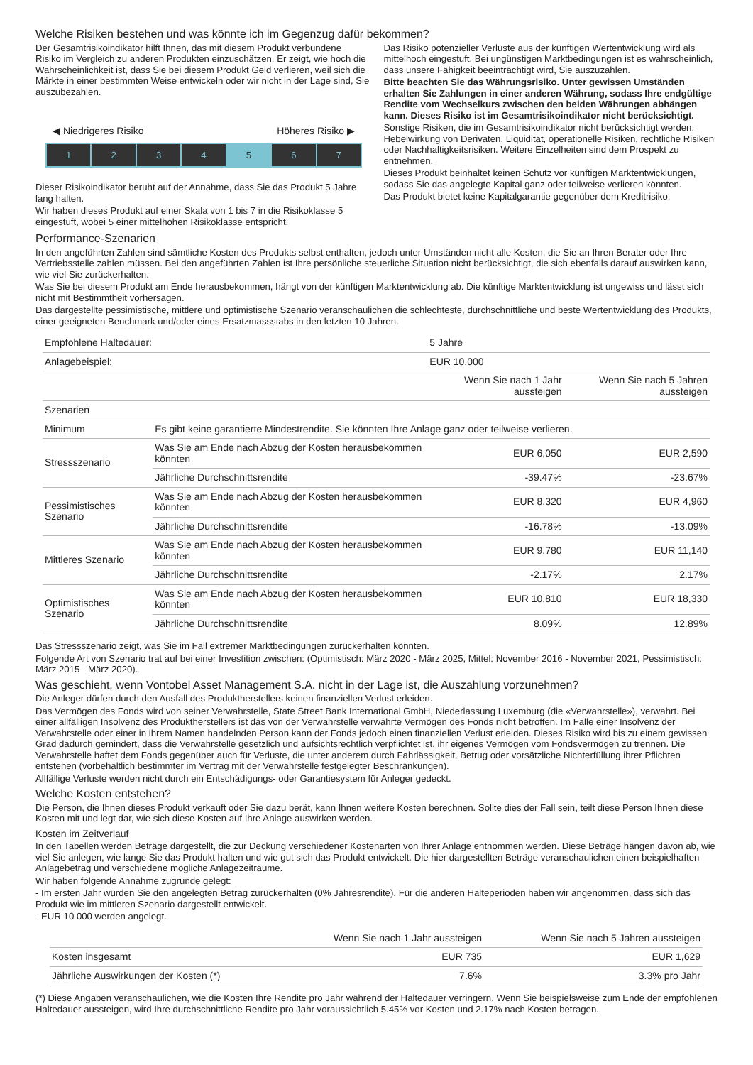Welche Risiken bestehen und was könnte ich im Gegenzug dafür bekommen?
Der Gesamtrisikoindikator hilft Ihnen, das mit diesem Produkt verbundene Risiko im Vergleich zu anderen Produkten einzuschätzen. Er zeigt, wie hoch die Wahrscheinlichkeit ist, dass Sie bei diesem Produkt Geld verlieren, weil sich die Märkte in einer bestimmten Weise entwickeln oder wir nicht in der Lage sind, Sie auszubezahlen.
◀ Niedrigeres Risiko Höheres Risiko ▶
1 2 3 4 5 6 7
Dieser Risikoindikator beruht auf der Annahme, dass Sie das Produkt 5 Jahre lang halten.
Wir haben dieses Produkt auf einer Skala von 1 bis 7 in die Risikoklasse 5 eingestuft, wobei 5 einer mittelhohen Risikoklasse entspricht.
Das Risiko potenzieller Verluste aus der künftigen Wertentwicklung wird als mittelhoch eingestuft. Bei ungünstigen Marktbedingungen ist es wahrscheinlich, dass unsere Fähigkeit beeinträchtigt wird, Sie auszuzahlen.
Bitte beachten Sie das Währungsrisiko. Unter gewissen Umständen erhalten Sie Zahlungen in einer anderen Währung, sodass Ihre endgültige Rendite vom Wechselkurs zwischen den beiden Währungen abhängen kann. Dieses Risiko ist im Gesamtrisikoindikator nicht berücksichtigt.
Sonstige Risiken, die im Gesamtrisikoindikator nicht berücksichtigt werden: Hebelwirkung von Derivaten, Liquidität, operationelle Risiken, rechtliche Risiken oder Nachhaltigkeitsrisiken. Weitere Einzelheiten sind dem Prospekt zu entnehmen.
Dieses Produkt beinhaltet keinen Schutz vor künftigen Marktentwicklungen, sodass Sie das angelegte Kapital ganz oder teilweise verlieren könnten.
Das Produkt bietet keine Kapitalgarantie gegenüber dem Kreditrisiko.
Performance-Szenarien
In den angeführten Zahlen sind sämtliche Kosten des Produkts selbst enthalten, jedoch unter Umständen nicht alle Kosten, die Sie an Ihren Berater oder Ihre Vertriebsstelle zahlen müssen. Bei den angeführten Zahlen ist Ihre persönliche steuerliche Situation nicht berücksichtigt, die sich ebenfalls darauf auswirken kann, wie viel Sie zurückerhalten.
Was Sie bei diesem Produkt am Ende herausbekommen, hängt von der künftigen Marktentwicklung ab. Die künftige Marktentwicklung ist ungewiss und lässt sich nicht mit Bestimmtheit vorhersagen.
Das dargestellte pessimistische, mittlere und optimistische Szenario veranschaulichen die schlechteste, durchschnittliche und beste Wertentwicklung des Produkts, einer geeigneten Benchmark und/oder eines Ersatzmassstabs in den letzten 10 Jahren.
| Empfohlene Haltedauer: | | 5 Jahre | |
| Anlagebeispiel: | | EUR 10,000 | |
| | | Wenn Sie nach 1 Jahr aussteigen | Wenn Sie nach 5 Jahren aussteigen |
| Szenarien | | | |
| Minimum | Es gibt keine garantierte Mindestrendite. Sie könnten Ihre Anlage ganz oder teilweise verlieren. | | |
| Stressszenario | Was Sie am Ende nach Abzug der Kosten herausbekommen könnten | EUR 6,050 | EUR 2,590 |
| | Jährliche Durchschnittsrendite | -39.47% | -23.67% |
| Pessimistisches Szenario | Was Sie am Ende nach Abzug der Kosten herausbekommen könnten | EUR 8,320 | EUR 4,960 |
| | Jährliche Durchschnittsrendite | -16.78% | -13.09% |
| Mittleres Szenario | Was Sie am Ende nach Abzug der Kosten herausbekommen könnten | EUR 9,780 | EUR 11,140 |
| | Jährliche Durchschnittsrendite | -2.17% | 2.17% |
| Optimistisches Szenario | Was Sie am Ende nach Abzug der Kosten herausbekommen könnten | EUR 10,810 | EUR 18,330 |
| | Jährliche Durchschnittsrendite | 8.09% | 12.89% |
Das Stressszenario zeigt, was Sie im Fall extremer Marktbedingungen zurückerhalten könnten.
Folgende Art von Szenario trat auf bei einer Investition zwischen: (Optimistisch: März 2020 - März 2025, Mittel: November 2016 - November 2021, Pessimistisch: März 2015 - März 2020).
Was geschieht, wenn Vontobel Asset Management S.A. nicht in der Lage ist, die Auszahlung vorzunehmen?
Die Anleger dürfen durch den Ausfall des Produktherstellers keinen finanziellen Verlust erleiden.
Das Vermögen des Fonds wird von seiner Verwahrstelle, State Street Bank International GmbH, Niederlassung Luxemburg (die «Verwahrstelle»), verwahrt. Bei einer allfälligen Insolvenz des Produktherstellers ist das von der Verwahrstelle verwahrte Vermögen des Fonds nicht betroffen. Im Falle einer Insolvenz der Verwahrstelle oder einer in ihrem Namen handelnden Person kann der Fonds jedoch einen finanziellen Verlust erleiden. Dieses Risiko wird bis zu einem gewissen Grad dadurch gemindert, dass die Verwahrstelle gesetzlich und aufsichtsrechtlich verpflichtet ist, ihr eigenes Vermögen vom Fondsvermögen zu trennen. Die Verwahrstelle haftet dem Fonds gegenüber auch für Verluste, die unter anderem durch Fahrlässigkeit, Betrug oder vorsätzliche Nichterfüllung ihrer Pflichten entstehen (vorbehaltlich bestimmter im Vertrag mit der Verwahrstelle festgelegter Beschränkungen).
Allfällige Verluste werden nicht durch ein Entschädigungs- oder Garantiesystem für Anleger gedeckt.
Welche Kosten entstehen?
Die Person, die Ihnen dieses Produkt verkauft oder Sie dazu berät, kann Ihnen weitere Kosten berechnen. Sollte dies der Fall sein, teilt diese Person Ihnen diese Kosten mit und legt dar, wie sich diese Kosten auf Ihre Anlage auswirken werden.
Kosten im Zeitverlauf
In den Tabellen werden Beträge dargestellt, die zur Deckung verschiedener Kostenarten von Ihrer Anlage entnommen werden. Diese Beträge hängen davon ab, wie viel Sie anlegen, wie lange Sie das Produkt halten und wie gut sich das Produkt entwickelt. Die hier dargestellten Beträge veranschaulichen einen beispielhaften Anlagebetrag und verschiedene mögliche Anlagezeiträume.
Wir haben folgende Annahme zugrunde gelegt:
- Im ersten Jahr würden Sie den angelegten Betrag zurückerhalten (0% Jahresrendite). Für die anderen Halteperioden haben wir angenommen, dass sich das Produkt wie im mittleren Szenario dargestellt entwickelt.
- EUR 10 000 werden angelegt.
| | Wenn Sie nach 1 Jahr aussteigen | Wenn Sie nach 5 Jahren aussteigen |
| --- | --- | --- |
| Kosten insgesamt | EUR 735 | EUR 1,629 |
| Jährliche Auswirkungen der Kosten (*) | 7.6% | 3.3% pro Jahr |
(*) Diese Angaben veranschaulichen, wie die Kosten Ihre Rendite pro Jahr während der Haltedauer verringern. Wenn Sie beispielsweise zum Ende der empfohlenen Haltedauer aussteigen, wird Ihre durchschnittliche Rendite pro Jahr voraussichtlich 5.45% vor Kosten und 2.17% nach Kosten betragen.